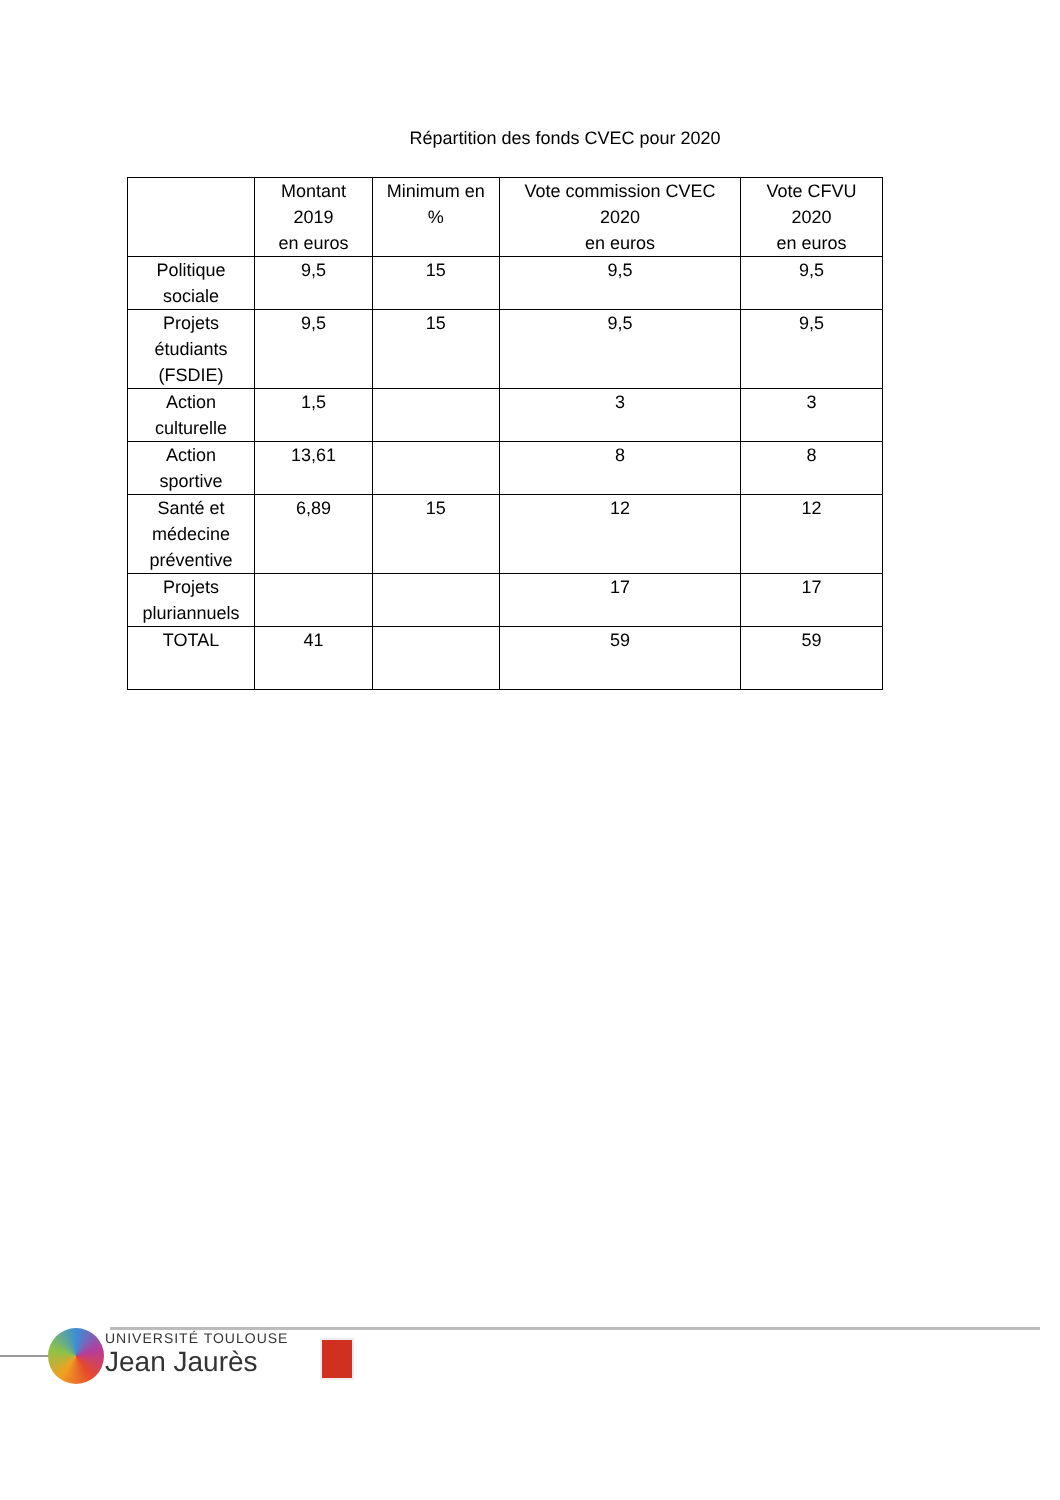Répartition des fonds CVEC pour 2020
| | Montant 2019 en euros | Minimum en % | Vote commission CVEC 2020 en euros | Vote CFVU 2020 en euros |
| --- | --- | --- | --- | --- |
| Politique sociale | 9,5 | 15 | 9,5 | 9,5 |
| Projets étudiants (FSDIE) | 9,5 | 15 | 9,5 | 9,5 |
| Action culturelle | 1,5 | | 3 | 3 |
| Action sportive | 13,61 | | 8 | 8 |
| Santé et médecine préventive | 6,89 | 15 | 12 | 12 |
| Projets pluriannuels | | | 17 | 17 |
| TOTAL | 41 | | 59 | 59 |
UNIVERSITÉ TOULOUSE
Jean Jaurès